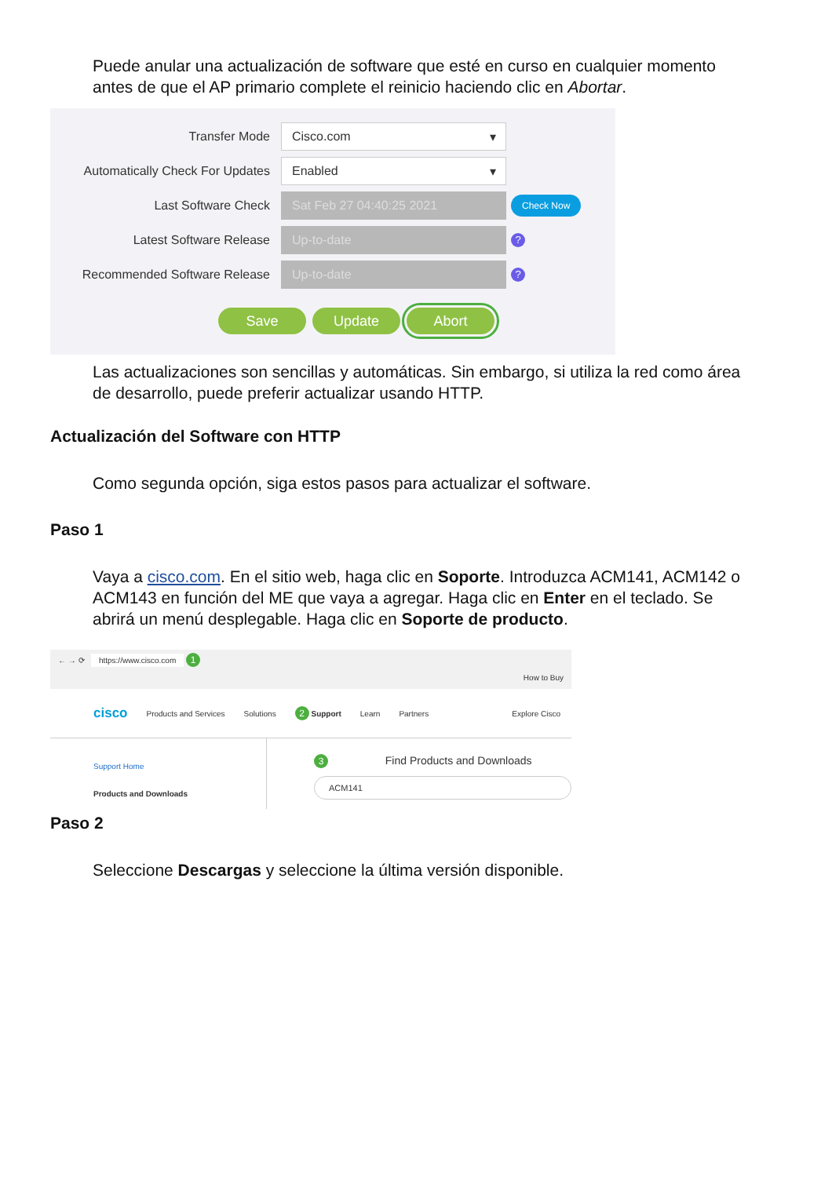Puede anular una actualización de software que esté en curso en cualquier momento antes de que el AP primario complete el reinicio haciendo clic en Abortar.
Transfer Mode
Cisco.com ▾
Automatically Check For Updates
Enabled ▾
Last Software Check
Sat Feb 27 04:40:25 2021
Check Now
Latest Software Release
Up-to-date
?
Recommended Software Release
Up-to-date
?
Save Update Abort
Las actualizaciones son sencillas y automáticas. Sin embargo, si utiliza la red como área de desarrollo, puede preferir actualizar usando HTTP.
Actualización del Software con HTTP
Como segunda opción, siga estos pasos para actualizar el software.
Paso 1
Vaya a cisco.com. En el sitio web, haga clic en Soporte. Introduzca ACM141, ACM142 o ACM143 en función del ME que vaya a agregar. Haga clic en Enter en el teclado. Se abrirá un menú desplegable. Haga clic en Soporte de producto.
← → ⟳ https://www.cisco.com 1
How to Buy
cisco Products and Services Solutions 2 Support Learn Partners Explore Cisco
Support Home
Products and Downloads
3 Find Products and Downloads
ACM141
Paso 2
Seleccione Descargas y seleccione la última versión disponible.